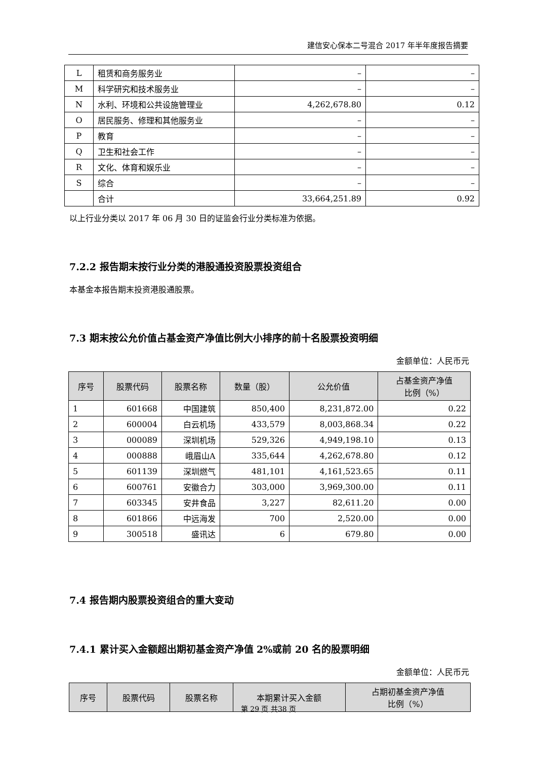建信安心保本二号混合 2017 年半年度报告摘要
| L | 租赁和商务服务业 | – | – |
| M | 科学研究和技术服务业 | – | – |
| N | 水利、环境和公共设施管理业 | 4,262,678.80 | 0.12 |
| O | 居民服务、修理和其他服务业 | – | – |
| P | 教育 | – | – |
| Q | 卫生和社会工作 | – | – |
| R | 文化、体育和娱乐业 | – | – |
| S | 综合 | – | – |
| | 合计 | 33,664,251.89 | 0.92 |
以上行业分类以 2017 年 06 月 30 日的证监会行业分类标准为依据。
7.2.2 报告期末按行业分类的港股通投资股票投资组合
本基金本报告期末投资港股通股票。
7.3 期末按公允价值占基金资产净值比例大小排序的前十名股票投资明细
金额单位：人民币元
| 序号 | 股票代码 | 股票名称 | 数量（股） | 公允价值 | 占基金资产净值 比例（%） |
| --- | --- | --- | --- | --- | --- |
| 1 | 601668 | 中国建筑 | 850,400 | 8,231,872.00 | 0.22 |
| 2 | 600004 | 白云机场 | 433,579 | 8,003,868.34 | 0.22 |
| 3 | 000089 | 深圳机场 | 529,326 | 4,949,198.10 | 0.13 |
| 4 | 000888 | 峨眉山A | 335,644 | 4,262,678.80 | 0.12 |
| 5 | 601139 | 深圳燃气 | 481,101 | 4,161,523.65 | 0.11 |
| 6 | 600761 | 安徽合力 | 303,000 | 3,969,300.00 | 0.11 |
| 7 | 603345 | 安井食品 | 3,227 | 82,611.20 | 0.00 |
| 8 | 601866 | 中远海发 | 700 | 2,520.00 | 0.00 |
| 9 | 300518 | 盛讯达 | 6 | 679.80 | 0.00 |
7.4 报告期内股票投资组合的重大变动
7.4.1 累计买入金额超出期初基金资产净值 2%或前 20 名的股票明细
金额单位：人民币元
| 序号 | 股票代码 | 股票名称 | 本期累计买入金额 | 占期初基金资产净值 比例（%） |
| --- | --- | --- | --- | --- |
第 29 页 共38 页